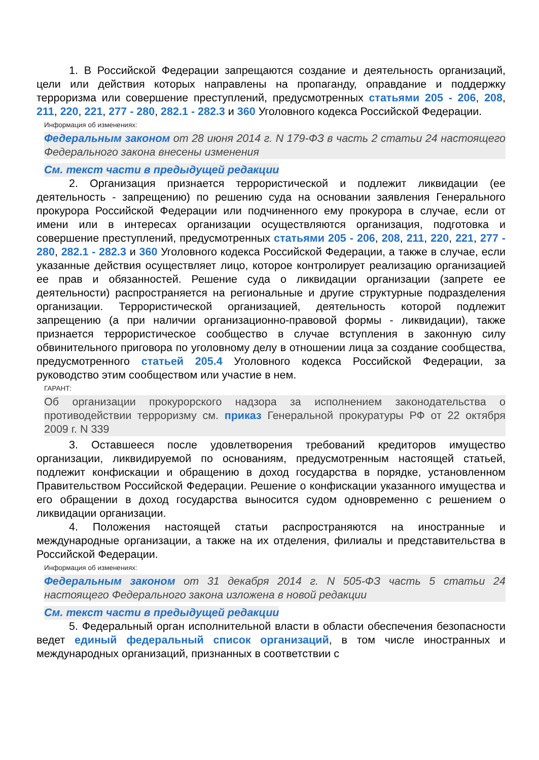1. В Российской Федерации запрещаются создание и деятельность организаций, цели или действия которых направлены на пропаганду, оправдание и поддержку терроризма или совершение преступлений, предусмотренных статьями 205 - 206, 208, 211, 220, 221, 277 - 280, 282.1 - 282.3 и 360 Уголовного кодекса Российской Федерации.
Информация об изменениях:
Федеральным законом от 28 июня 2014 г. N 179-ФЗ в часть 2 статьи 24 настоящего Федерального закона внесены изменения
См. текст части в предыдущей редакции
2. Организация признается террористической и подлежит ликвидации (ее деятельность - запрещению) по решению суда на основании заявления Генерального прокурора Российской Федерации или подчиненного ему прокурора в случае, если от имени или в интересах организации осуществляются организация, подготовка и совершение преступлений, предусмотренных статьями 205 - 206, 208, 211, 220, 221, 277 - 280, 282.1 - 282.3 и 360 Уголовного кодекса Российской Федерации, а также в случае, если указанные действия осуществляет лицо, которое контролирует реализацию организацией ее прав и обязанностей. Решение суда о ликвидации организации (запрете ее деятельности) распространяется на региональные и другие структурные подразделения организации. Террористической организацией, деятельность которой подлежит запрещению (а при наличии организационно-правовой формы - ликвидации), также признается террористическое сообщество в случае вступления в законную силу обвинительного приговора по уголовному делу в отношении лица за создание сообщества, предусмотренного статьей 205.4 Уголовного кодекса Российской Федерации, за руководство этим сообществом или участие в нем.
ГАРАНТ:
Об организации прокурорского надзора за исполнением законодательства о противодействии терроризму см. приказ Генеральной прокуратуры РФ от 22 октября 2009 г. N 339
3. Оставшееся после удовлетворения требований кредиторов имущество организации, ликвидируемой по основаниям, предусмотренным настоящей статьей, подлежит конфискации и обращению в доход государства в порядке, установленном Правительством Российской Федерации. Решение о конфискации указанного имущества и его обращении в доход государства выносится судом одновременно с решением о ликвидации организации.
4. Положения настоящей статьи распространяются на иностранные и международные организации, а также на их отделения, филиалы и представительства в Российской Федерации.
Информация об изменениях:
Федеральным законом от 31 декабря 2014 г. N 505-ФЗ часть 5 статьи 24 настоящего Федерального закона изложена в новой редакции
См. текст части в предыдущей редакции
5. Федеральный орган исполнительной власти в области обеспечения безопасности ведет единый федеральный список организаций, в том числе иностранных и международных организаций, признанных в соответствии с